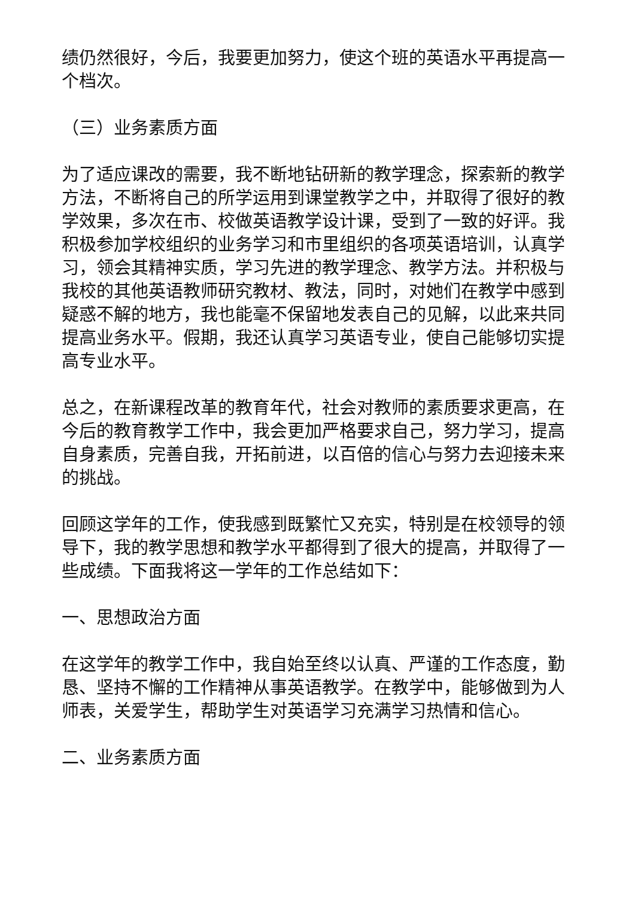绩仍然很好，今后，我要更加努力，使这个班的英语水平再提高一个档次。
（三）业务素质方面
为了适应课改的需要，我不断地钻研新的教学理念，探索新的教学方法，不断将自己的所学运用到课堂教学之中，并取得了很好的教学效果，多次在市、校做英语教学设计课，受到了一致的好评。我积极参加学校组织的业务学习和市里组织的各项英语培训，认真学习，领会其精神实质，学习先进的教学理念、教学方法。并积极与我校的其他英语教师研究教材、教法，同时，对她们在教学中感到疑惑不解的地方，我也能毫不保留地发表自己的见解，以此来共同提高业务水平。假期，我还认真学习英语专业，使自己能够切实提高专业水平。
总之，在新课程改革的教育年代，社会对教师的素质要求更高，在今后的教育教学工作中，我会更加严格要求自己，努力学习，提高自身素质，完善自我，开拓前进，以百倍的信心与努力去迎接未来的挑战。
回顾这学年的工作，使我感到既繁忙又充实，特别是在校领导的领导下，我的教学思想和教学水平都得到了很大的提高，并取得了一些成绩。下面我将这一学年的工作总结如下：
一、思想政治方面
在这学年的教学工作中，我自始至终以认真、严谨的工作态度，勤恳、坚持不懈的工作精神从事英语教学。在教学中，能够做到为人师表，关爱学生，帮助学生对英语学习充满学习热情和信心。
二、业务素质方面